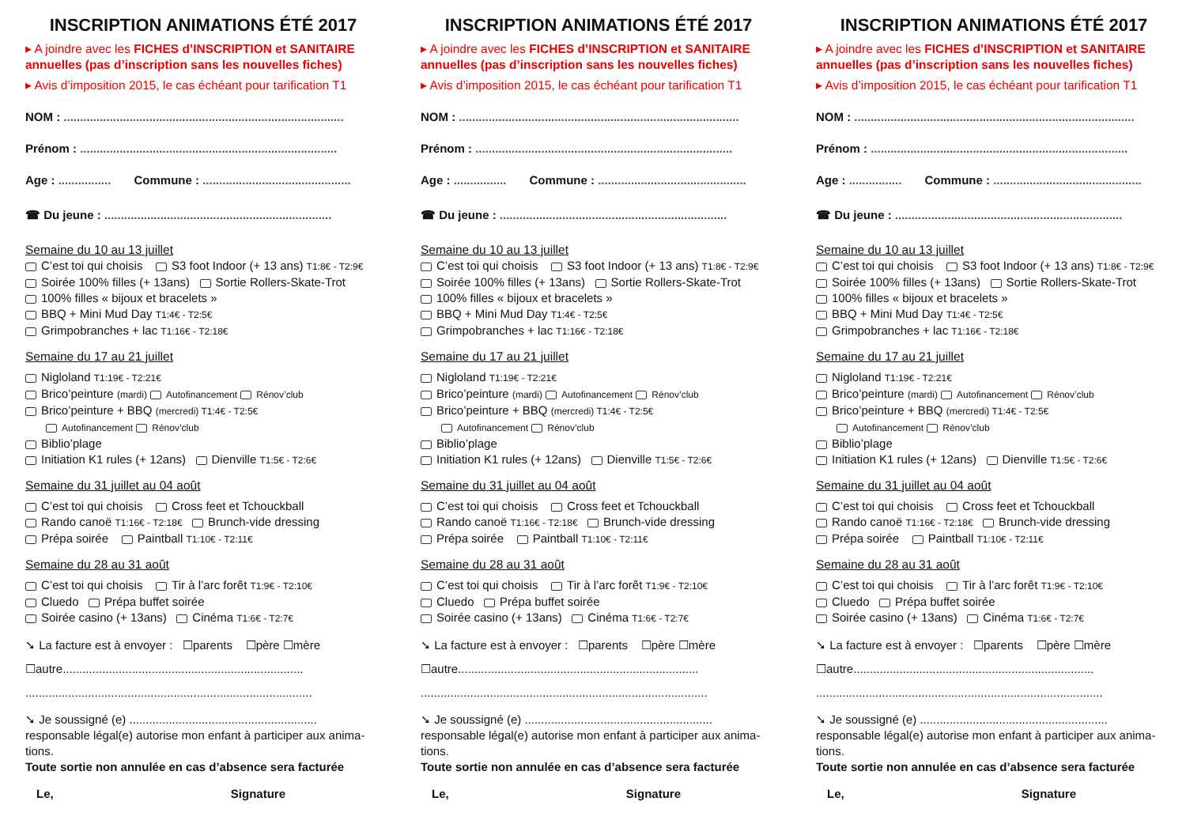INSCRIPTION ANIMATIONS ÉTÉ 2017
▸ A joindre avec les FICHES d’INSCRIPTION et SANITAIRE annuelles (pas d’inscription sans les nouvelles fiches)
▸ Avis d’imposition 2015, le cas échéant pour tarification T1
NOM : .....................................................................................
Prénom : ..............................................................................
Age : ................ Commune : .............................................
☎ Du jeune : .....................................................................
Semaine du 10 au 13 juillet
C’est toi qui choisis S3 foot Indoor (+ 13 ans) T1:8€ - T2:9€
Soirée 100% filles (+ 13ans) Sortie Rollers-Skate-Trot
100% filles « bijoux et bracelets »
BBQ + Mini Mud Day T1:4€ - T2:5€
Grimpobranches + lac T1:16€ - T2:18€
Semaine du 17 au 21 juillet
Nigloland T1:19€ - T2:21€
Brico’peinture (mardi) Autofinancement Rénov’club
Brico’peinture + BBQ (mercredi) T1:4€ - T2:5€
Autofinancement Rénov’club
Biblio’plage
Initiation K1 rules (+ 12ans) Dienville T1:5€ - T2:6€
Semaine du 31 juillet au 04 août
C’est toi qui choisis Cross feet et Tchouckball
Rando canoë T1:16€ - T2:18€ Brunch-vide dressing
Prépa soirée Paintball T1:10€ - T2:11€
Semaine du 28 au 31 août
C’est toi qui choisis Tir à l’arc forêt T1:9€ - T2:10€
Cluedo Prépa buffet soirée
Soirée casino (+ 13ans) Cinéma T1:6€ - T2:7€
➘ La facture est à envoyer : ☐parents ☐père ☐mère
☐autre.........................................................................
.......................................................................................
➘ Je soussigné (e) ......................................................... responsable légal(e) autorise mon enfant à participer aux anima-tions.
Toute sortie non annulée en cas d’absence sera facturée
Le, Signature
INSCRIPTION ANIMATIONS ÉTÉ 2017
▸ A joindre avec les FICHES d’INSCRIPTION et SANITAIRE annuelles (pas d’inscription sans les nouvelles fiches)
▸ Avis d’imposition 2015, le cas échéant pour tarification T1
NOM : .....................................................................................
Prénom : ..............................................................................
Age : ................ Commune : .............................................
☎ Du jeune : .....................................................................
Semaine du 10 au 13 juillet
C’est toi qui choisis S3 foot Indoor (+ 13 ans) T1:8€ - T2:9€
Soirée 100% filles (+ 13ans) Sortie Rollers-Skate-Trot
100% filles « bijoux et bracelets »
BBQ + Mini Mud Day T1:4€ - T2:5€
Grimpobranches + lac T1:16€ - T2:18€
Semaine du 17 au 21 juillet
Nigloland T1:19€ - T2:21€
Brico’peinture (mardi) Autofinancement Rénov’club
Brico’peinture + BBQ (mercredi) T1:4€ - T2:5€
Autofinancement Rénov’club
Biblio’plage
Initiation K1 rules (+ 12ans) Dienville T1:5€ - T2:6€
Semaine du 31 juillet au 04 août
C’est toi qui choisis Cross feet et Tchouckball
Rando canoë T1:16€ - T2:18€ Brunch-vide dressing
Prépa soirée Paintball T1:10€ - T2:11€
Semaine du 28 au 31 août
C’est toi qui choisis Tir à l’arc forêt T1:9€ - T2:10€
Cluedo Prépa buffet soirée
Soirée casino (+ 13ans) Cinéma T1:6€ - T2:7€
➘ La facture est à envoyer : ☐parents ☐père ☐mère
☐autre.........................................................................
.......................................................................................
➘ Je soussigné (e) ......................................................... responsable légal(e) autorise mon enfant à participer aux anima-tions.
Toute sortie non annulée en cas d’absence sera facturée
Le, Signature
INSCRIPTION ANIMATIONS ÉTÉ 2017
▸ A joindre avec les FICHES d’INSCRIPTION et SANITAIRE annuelles (pas d’inscription sans les nouvelles fiches)
▸ Avis d’imposition 2015, le cas échéant pour tarification T1
NOM : .....................................................................................
Prénom : ..............................................................................
Age : ................ Commune : .............................................
☎ Du jeune : .....................................................................
Semaine du 10 au 13 juillet
C’est toi qui choisis S3 foot Indoor (+ 13 ans) T1:8€ - T2:9€
Soirée 100% filles (+ 13ans) Sortie Rollers-Skate-Trot
100% filles « bijoux et bracelets »
BBQ + Mini Mud Day T1:4€ - T2:5€
Grimpobranches + lac T1:16€ - T2:18€
Semaine du 17 au 21 juillet
Nigloland T1:19€ - T2:21€
Brico’peinture (mardi) Autofinancement Rénov’club
Brico’peinture + BBQ (mercredi) T1:4€ - T2:5€
Autofinancement Rénov’club
Biblio’plage
Initiation K1 rules (+ 12ans) Dienville T1:5€ - T2:6€
Semaine du 31 juillet au 04 août
C’est toi qui choisis Cross feet et Tchouckball
Rando canoë T1:16€ - T2:18€ Brunch-vide dressing
Prépa soirée Paintball T1:10€ - T2:11€
Semaine du 28 au 31 août
C’est toi qui choisis Tir à l’arc forêt T1:9€ - T2:10€
Cluedo Prépa buffet soirée
Soirée casino (+ 13ans) Cinéma T1:6€ - T2:7€
➘ La facture est à envoyer : ☐parents ☐père ☐mère
☐autre.........................................................................
.......................................................................................
➘ Je soussigné (e) ......................................................... responsable légal(e) autorise mon enfant à participer aux anima-tions.
Toute sortie non annulée en cas d’absence sera facturée
Le, Signature